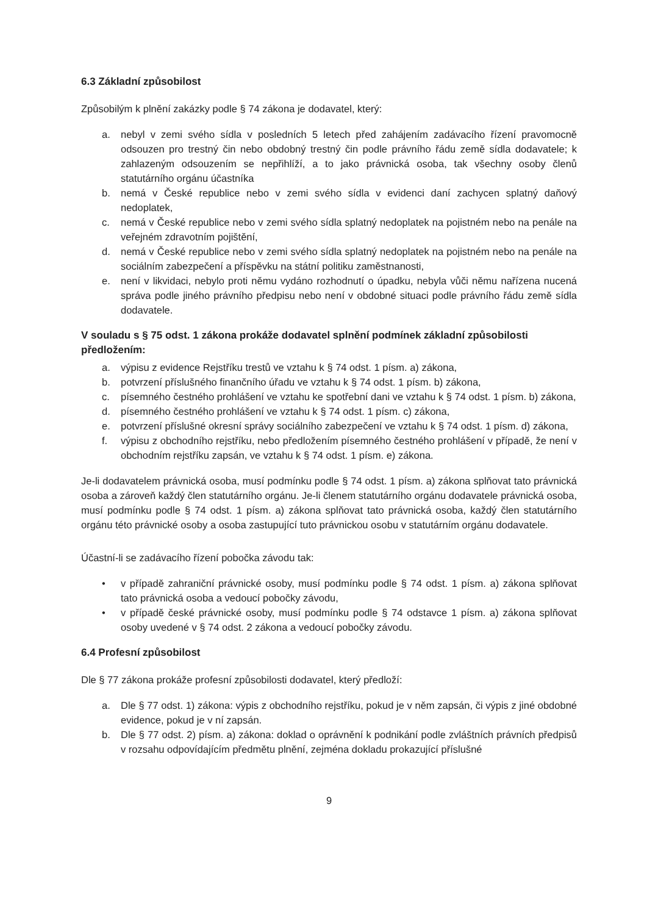6.3 Základní způsobilost
Způsobilým k plnění zakázky podle § 74 zákona je dodavatel, který:
a. nebyl v zemi svého sídla v posledních 5 letech před zahájením zadávacího řízení pravomocně odsouzen pro trestný čin nebo obdobný trestný čin podle právního řádu země sídla dodavatele; k zahlazeným odsouzením se nepřihlíží, a to jako právnická osoba, tak všechny osoby členů statutárního orgánu účastníka
b. nemá v České republice nebo v zemi svého sídla v evidenci daní zachycen splatný daňový nedoplatek,
c. nemá v České republice nebo v zemi svého sídla splatný nedoplatek na pojistném nebo na penále na veřejném zdravotním pojištění,
d. nemá v České republice nebo v zemi svého sídla splatný nedoplatek na pojistném nebo na penále na sociálním zabezpečení a příspěvku na státní politiku zaměstnanosti,
e. není v likvidaci, nebylo proti němu vydáno rozhodnutí o úpadku, nebyla vůči němu nařízena nucená správa podle jiného právního předpisu nebo není v obdobné situaci podle právního řádu země sídla dodavatele.
V souladu s § 75 odst. 1 zákona prokáže dodavatel splnění podmínek základní způsobilosti předložením:
a. výpisu z evidence Rejstříku trestů ve vztahu k § 74 odst. 1 písm. a) zákona,
b. potvrzení příslušného finančního úřadu ve vztahu k § 74 odst. 1 písm. b) zákona,
c. písemného čestného prohlášení ve vztahu ke spotřební dani ve vztahu k § 74 odst. 1 písm. b) zákona,
d. písemného čestného prohlášení ve vztahu k § 74 odst. 1 písm. c) zákona,
e. potvrzení příslušné okresní správy sociálního zabezpečení ve vztahu k § 74 odst. 1 písm. d) zákona,
f. výpisu z obchodního rejstříku, nebo předložením písemného čestného prohlášení v případě, že není v obchodním rejstříku zapsán, ve vztahu k § 74 odst. 1 písm. e) zákona.
Je-li dodavatelem právnická osoba, musí podmínku podle § 74 odst. 1 písm. a) zákona splňovat tato právnická osoba a zároveň každý člen statutárního orgánu. Je-li členem statutárního orgánu dodavatele právnická osoba, musí podmínku podle § 74 odst. 1 písm. a) zákona splňovat tato právnická osoba, každý člen statutárního orgánu této právnické osoby a osoba zastupující tuto právnickou osobu v statutárním orgánu dodavatele.
Účastní-li se zadávacího řízení pobočka závodu tak:
• v případě zahraniční právnické osoby, musí podmínku podle § 74 odst. 1 písm. a) zákona splňovat tato právnická osoba a vedoucí pobočky závodu,
• v případě české právnické osoby, musí podmínku podle § 74 odstavce 1 písm. a) zákona splňovat osoby uvedené v § 74 odst. 2 zákona a vedoucí pobočky závodu.
6.4 Profesní způsobilost
Dle § 77 zákona prokáže profesní způsobilosti dodavatel, který předloží:
a. Dle § 77 odst. 1) zákona: výpis z obchodního rejstříku, pokud je v něm zapsán, či výpis z jiné obdobné evidence, pokud je v ní zapsán.
b. Dle § 77 odst. 2) písm. a) zákona: doklad o oprávnění k podnikání podle zvláštních právních předpisů v rozsahu odpovídajícím předmětu plnění, zejména dokladu prokazující příslušné
9